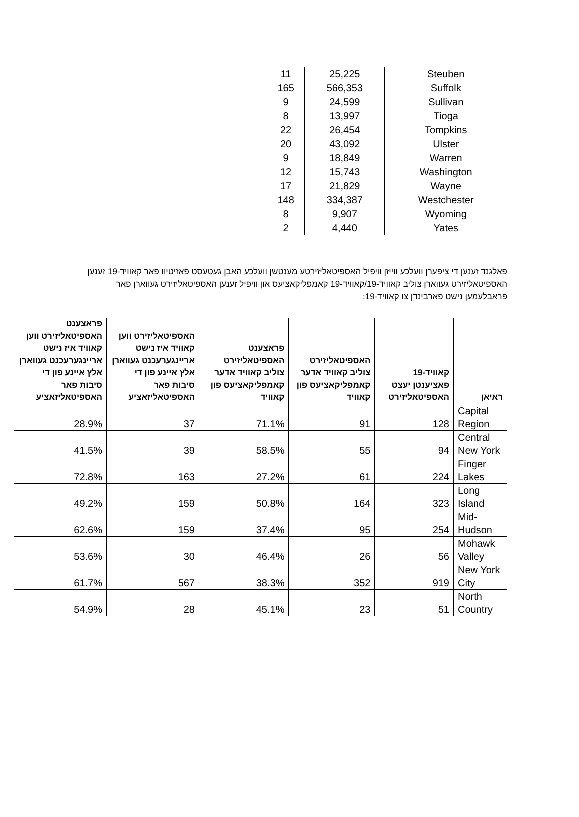| 11 | 25,225 | Steuben |
| 165 | 566,353 | Suffolk |
| 9 | 24,599 | Sullivan |
| 8 | 13,997 | Tioga |
| 22 | 26,454 | Tompkins |
| 20 | 43,092 | Ulster |
| 9 | 18,849 | Warren |
| 12 | 15,743 | Washington |
| 17 | 21,829 | Wayne |
| 148 | 334,387 | Westchester |
| 8 | 9,907 | Wyoming |
| 2 | 4,440 | Yates |
פאלגנד זענען די ציפערן וועלכע ווייזן וויפיל האספיטאליזירטע מענטשן וועלכע האבן געטעסט פאזיטיוו פאר קאוויד-19 זענען האספיטאליזירט געווארן צוליב קאוויד-19/קאוויד-19 קאמפליקאציעס און וויפיל זענען האספיטאליזירט געווארן פאר פראבלעמען נישט פארבינדן צו קאוויד-19:
| פראצענט האספיטאליזירט ווען קאוויד איז נישט אריינגערעכנט געווארן אלץ איינע פון די סיבות פאר האספיטאליזאציע | האספיטאליזירט ווען קאוויד איז נישט אריינגערעכנט געווארן אלץ איינע פון די סיבות פאר האספיטאליזאציע | פראצענט האספיטאליזירט צוליב קאוויד אדער קאמפליקאציעס פון קאוויד | האספיטאליזירט צוליב קאוויד אדער קאמפליקאציעס פון קאוויד | קאוויד-19 פאציענטן יעצט האספיטאליזירט | ראיאן |
| --- | --- | --- | --- | --- | --- |
| 28.9% | 37 | 71.1% | 91 | 128 | Capital Region |
| 41.5% | 39 | 58.5% | 55 | 94 | Central New York |
| 72.8% | 163 | 27.2% | 61 | 224 | Finger Lakes |
| 49.2% | 159 | 50.8% | 164 | 323 | Long Island |
| 62.6% | 159 | 37.4% | 95 | 254 | Mid-Hudson |
| 53.6% | 30 | 46.4% | 26 | 56 | Mohawk Valley |
| 61.7% | 567 | 38.3% | 352 | 919 | New York City |
| 54.9% | 28 | 45.1% | 23 | 51 | North Country |